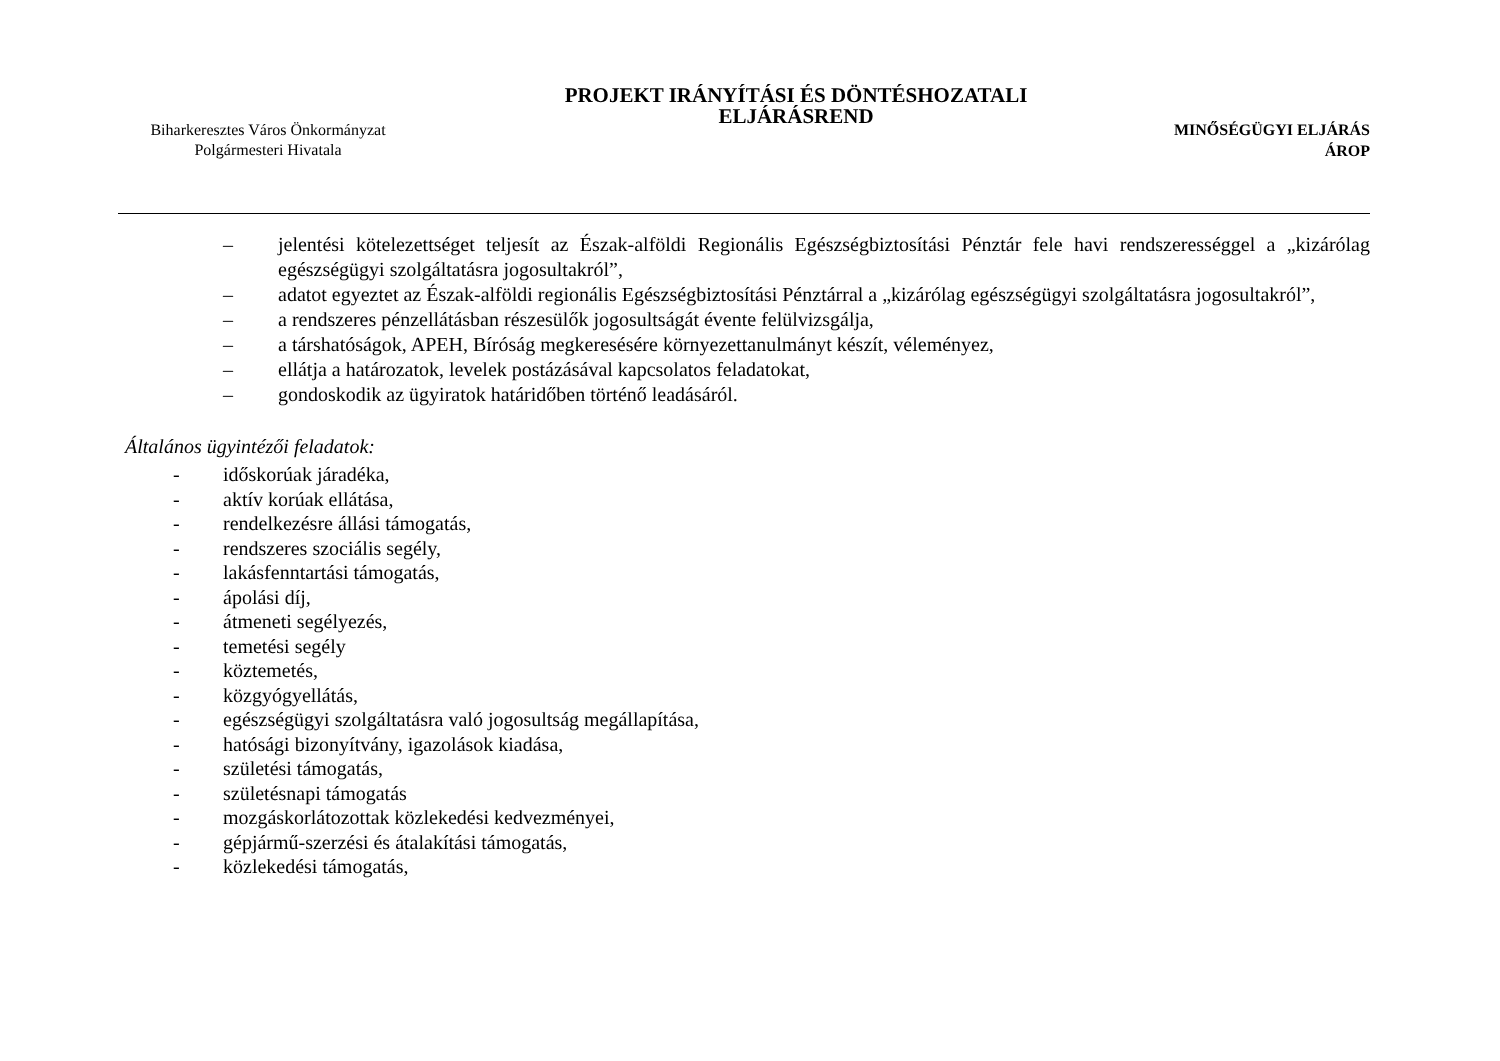Biharkeresztes Város Önkormányzat
Polgármesteri Hivatala
PROJEKT IRÁNYÍTÁSI ÉS DÖNTÉSHOZATALI
ELJÁRÁSREND
MINŐSÉGÜGYI ELJÁRÁS
ÁROP
– jelentési kötelezettséget teljesít az Észak-alföldi Regionális Egészségbiztosítási Pénztár fele havi rendszerességgel a „kizárólag egészségügyi szolgáltatásra jogosultakról”,
– adatot egyeztet az Észak-alföldi regionális Egészségbiztosítási Pénztárral a „kizárólag egészségügyi szolgáltatásra jogosultakról”,
– a rendszeres pénzellátásban részesülők jogosultságát évente felülvizsgálja,
– a társhatóságok, APEH, Bíróság megkeresésére környezettanulmányt készít, véleményez,
– ellátja a határozatok, levelek postázásával kapcsolatos feladatokat,
– gondoskodik az ügyiratok határidőben történő leadásáról.
Általános ügyintézői feladatok:
- időskorúak járadéka,
- aktív korúak ellátása,
- rendelkezésre állási támogatás,
- rendszeres szociális segély,
- lakásfenntartási támogatás,
- ápolási díj,
- átmeneti segélyezés,
- temetési segély
- köztemetés,
- közgyógyellátás,
- egészségügyi szolgáltatásra való jogosultság megállapítása,
- hatósági bizonyítvány, igazolások kiadása,
- születési támogatás,
- születésnapi támogatás
- mozgáskorlátozottak közlekedési kedvezményei,
- gépjármű-szerzési és átalakítási támogatás,
- közlekedési támogatás,